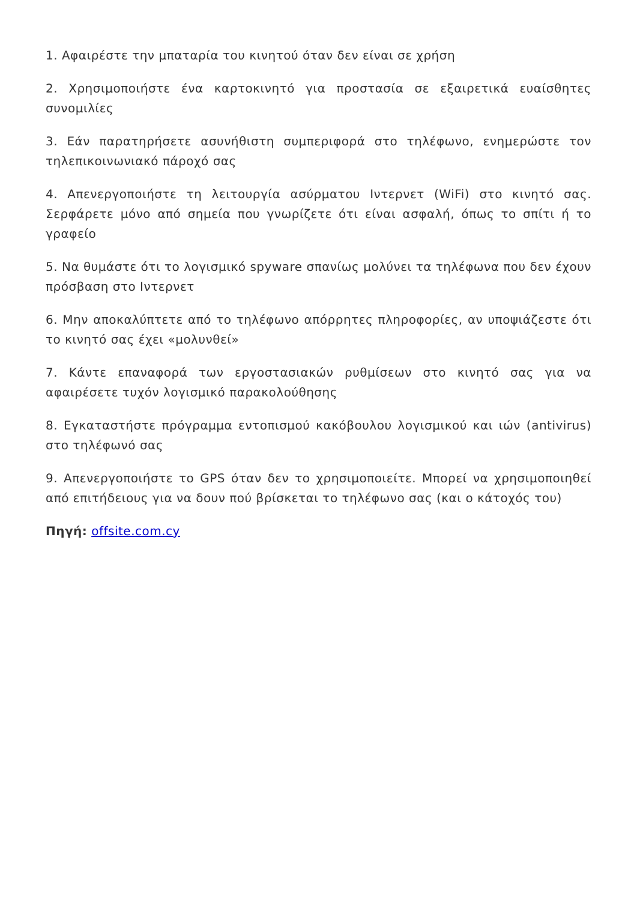1. Αφαιρέστε την μπαταρία του κινητού όταν δεν είναι σε χρήση
2. Χρησιμοποιήστε ένα καρτοκινητό για προστασία σε εξαιρετικά ευαίσθητες συνομιλίες
3. Εάν παρατηρήσετε ασυνήθιστη συμπεριφορά στο τηλέφωνο, ενημερώστε τον τηλεπικοινωνιακό πάροχό σας
4. Απενεργοποιήστε τη λειτουργία ασύρματου Ιντερνετ (WiFi) στο κινητό σας. Σερφάρετε μόνο από σημεία που γνωρίζετε ότι είναι ασφαλή, όπως το σπίτι ή το γραφείο
5. Να θυμάστε ότι το λογισμικό spyware σπανίως μολύνει τα τηλέφωνα που δεν έχουν πρόσβαση στο Ιντερνετ
6. Μην αποκαλύπτετε από το τηλέφωνο απόρρητες πληροφορίες, αν υποψιάζεστε ότι το κινητό σας έχει «μολυνθεί»
7. Κάντε επαναφορά των εργοστασιακών ρυθμίσεων στο κινητό σας για να αφαιρέσετε τυχόν λογισμικό παρακολούθησης
8. Εγκαταστήστε πρόγραμμα εντοπισμού κακόβουλου λογισμικού και ιών (antivirus) στο τηλέφωνό σας
9. Απενεργοποιήστε το GPS όταν δεν το χρησιμοποιείτε. Μπορεί να χρησιμοποιηθεί από επιτήδειους για να δουν πού βρίσκεται το τηλέφωνο σας (και ο κάτοχός του)
Πηγή: offsite.com.cy